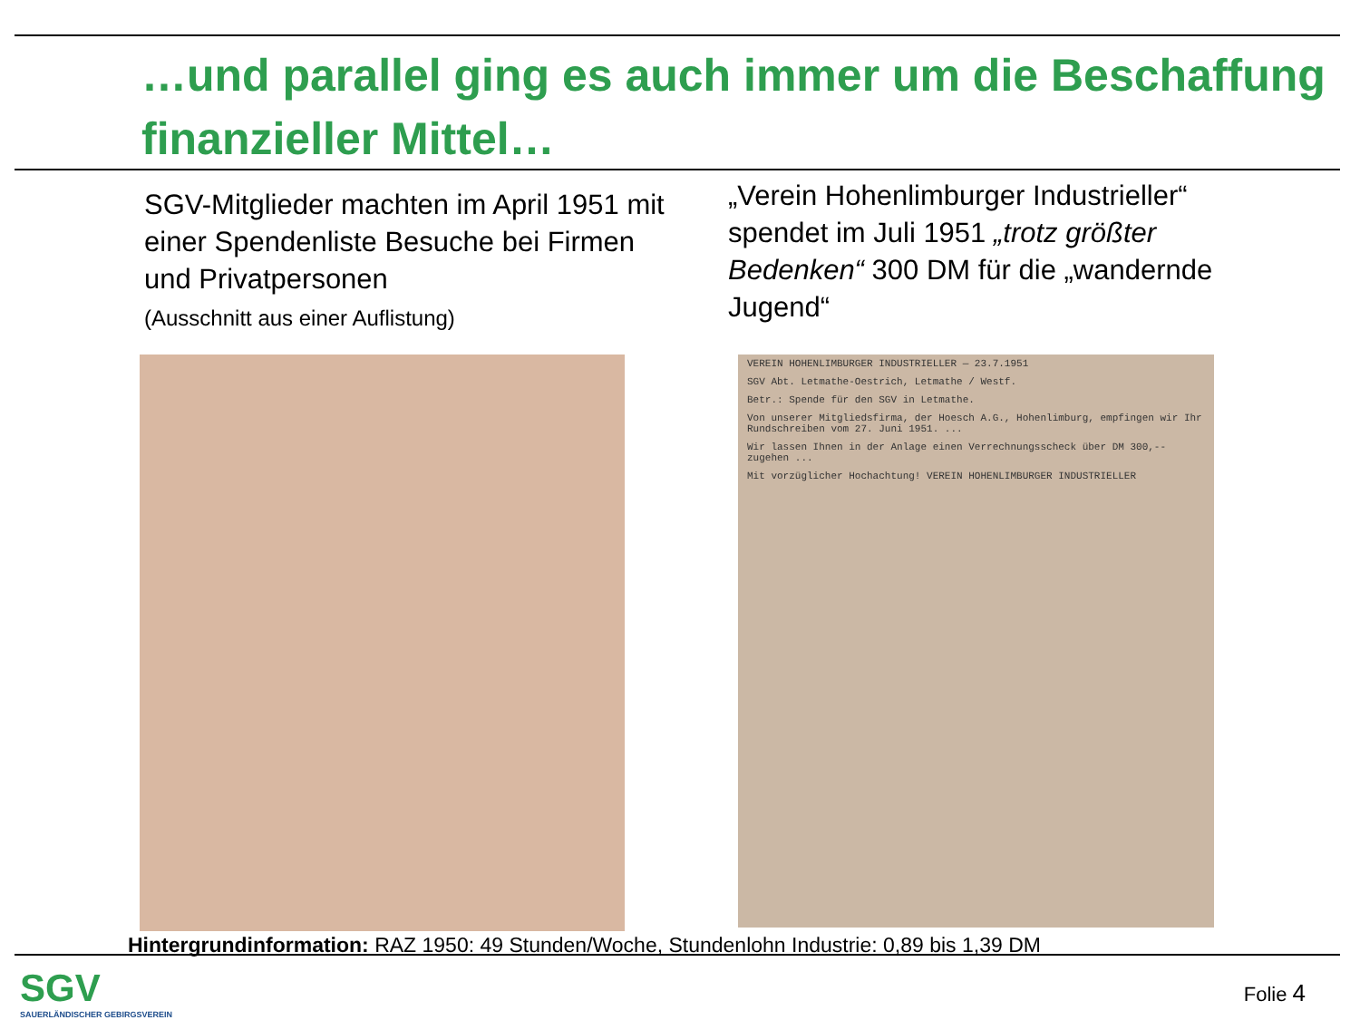…und parallel ging es auch immer um die Beschaffung finanzieller Mittel…
SGV-Mitglieder machten im April 1951 mit einer Spendenliste Besuche bei Firmen und Privatpersonen
(Ausschnitt aus einer Auflistung)
„Verein Hohenlimburger Industrieller“ spendet im Juli 1951 „trotz größter Bedenken“ 300 DM für die „wandernde Jugend“
VEREIN HOHENLIMBURGER INDUSTRIELLER — 23.7.1951
SGV Abt. Letmathe-Oestrich, Letmathe / Westf.
Betr.: Spende für den SGV in Letmathe.
Von unserer Mitgliedsfirma, der Hoesch A.G., Hohenlimburg, empfingen wir Ihr Rundschreiben vom 27. Juni 1951. ...
Wir lassen Ihnen in der Anlage einen Verrechnungsscheck über DM 300,-- zugehen ...
Mit vorzüglicher Hochachtung! VEREIN HOHENLIMBURGER INDUSTRIELLER
Hintergrundinformation: RAZ 1950: 49 Stunden/Woche, Stundenlohn Industrie: 0,89 bis 1,39 DM
SGV
SAUERLÄNDISCHER GEBIRGSVEREIN
Folie 4